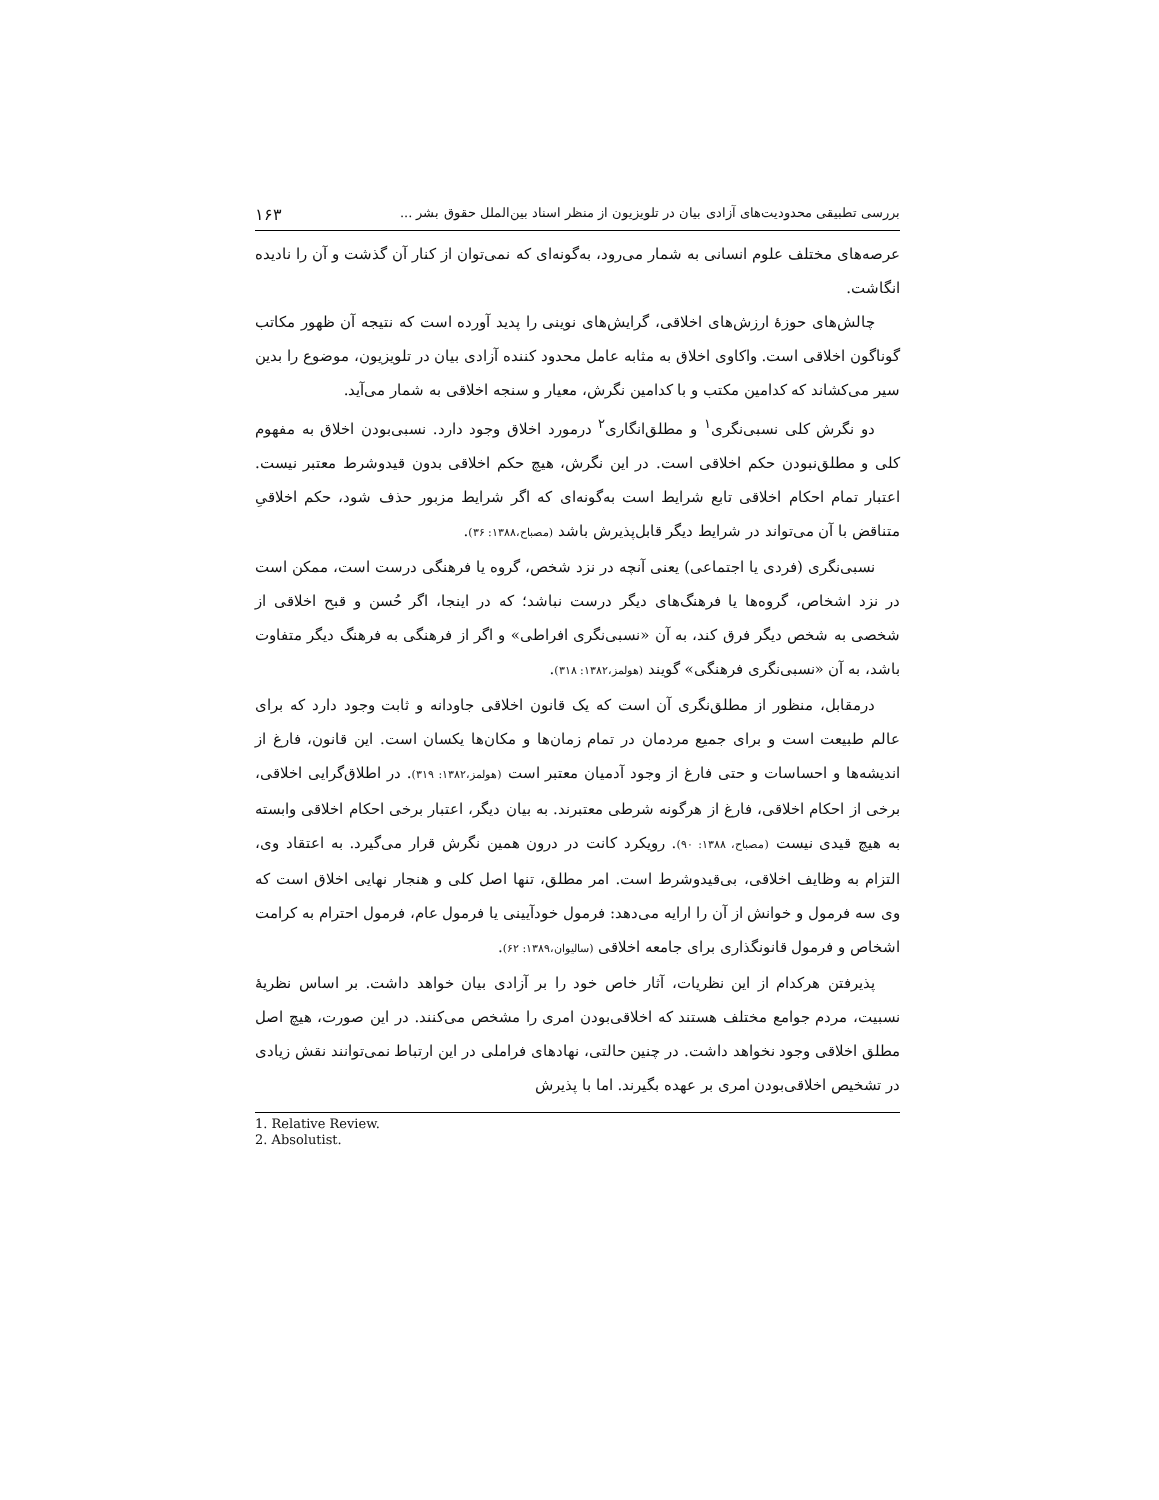بررسی تطبیقی محدودیت‌های آزادی بیان در تلویزیون از منظر اسناد بین‌الملل حقوق بشر ... ۱۶۳
عرصه‌های مختلف علوم انسانی به شمار می‌رود، به‌گونه‌ای که نمی‌توان از کنار آن گذشت و آن را نادیده انگاشت.
چالش‌های حوزهٔ ارزش‌های اخلاقی، گرایش‌های نوینی را پدید آورده است که نتیجه آن ظهور مکاتب گوناگون اخلاقی است. واکاوی اخلاق به مثابه عامل محدود کننده آزادی بیان در تلویزیون، موضوع را بدین سیر می‌کشاند که کدامین مکتب و با کدامین نگرش، معیار و سنجه اخلاقی به شمار می‌آید.
دو نگرش کلی نسبی‌نگری<sup>۱</sup> و مطلق‌انگاری<sup>۲</sup> درمورد اخلاق وجود دارد. نسبی‌بودن اخلاق به مفهوم کلی و مطلق‌نبودن حکم اخلاقی است. در این نگرش، هیچ حکم اخلاقی بدون قیدوشرط معتبر نیست. اعتبار تمام احکام اخلاقی تابع شرایط است به‌گونه‌ای که اگر شرایط مزبور حذف شود، حکم اخلاقیِ متناقض با آن می‌تواند در شرایط دیگر قابل‌پذیرش باشد (مصباح،۱۳۸۸: ۳۶).
نسبی‌نگری (فردی یا اجتماعی) یعنی آنچه در نزد شخص، گروه یا فرهنگی درست است، ممکن است در نزد اشخاص، گروه‌ها یا فرهنگ‌های دیگر درست نباشد؛ که در اینجا، اگر حُسن و قبح اخلاقی از شخصی به شخص دیگر فرق کند، به آن «نسبی‌نگری افراطی» و اگر از فرهنگی به فرهنگ دیگر متفاوت باشد، به آن «نسبی‌نگری فرهنگی» گویند (هولمز،۱۳۸۲: ۳۱۸).
درمقابل، منظور از مطلق‌نگری آن است که یک قانون اخلاقی جاودانه و ثابت وجود دارد که برای عالم طبیعت است و برای جمیع مردمان در تمام زمان‌ها و مکان‌ها یکسان است. این قانون، فارغ از اندیشه‌ها و احساسات و حتی فارغ از وجود آدمیان معتبر است (هولمز،۱۳۸۲: ۳۱۹). در اطلاق‌گرایی اخلاقی، برخی از احکام اخلاقی، فارغ از هرگونه شرطی معتبرند. به بیان دیگر، اعتبار برخی احکام اخلاقی وابسته به هیچ قیدی نیست (مصباح، ۱۳۸۸: ۹۰). رویکرد کانت در درون همین نگرش قرار می‌گیرد. به اعتقاد وی، التزام به وظایف اخلاقی، بی‌قیدوشرط است. امر مطلق، تنها اصل کلی و هنجار نهایی اخلاق است که وی سه فرمول و خوانش از آن را ارایه می‌دهد: فرمول خودآیینی یا فرمول عام، فرمول احترام به کرامت اشخاص و فرمول قانونگذاری برای جامعه اخلاقی (سالیوان،۱۳۸۹: ۶۲).
پذیرفتن هرکدام از این نظریات، آثار خاص خود را بر آزادی بیان خواهد داشت. بر اساس نظریهٔ نسبیت، مردم جوامع مختلف هستند که اخلاقی‌بودن امری را مشخص می‌کنند. در این صورت، هیچ اصل مطلق اخلاقی وجود نخواهد داشت. در چنین حالتی، نهادهای فراملی در این ارتباط نمی‌توانند نقش زیادی در تشخیص اخلاقی‌بودن امری بر عهده بگیرند. اما با پذیرش
1. Relative Review.
2. Absolutist.